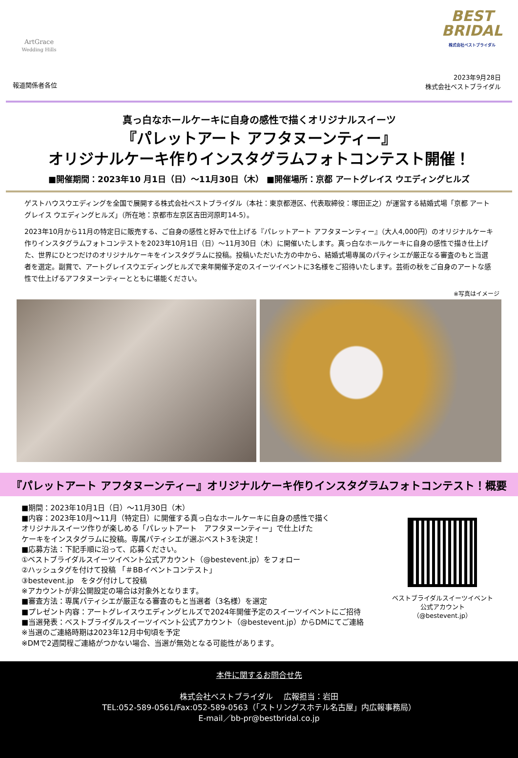ArtGrace
Wedding Hills
BEST
BRIDAL
株式会社ベストブライダル
報道関係者各位
2023年9月28日
株式会社ベストブライダル
真っ白なホールケーキに自身の感性で描くオリジナルスイーツ
『パレットアート アフタヌーンティー』
オリジナルケーキ作りインスタグラムフォトコンテスト開催！
■開催期間：2023年10 月1日（日）～11月30日（木） ■開催場所：京都 アートグレイス ウエディングヒルズ
ゲストハウスウエディングを全国で展開する株式会社ベストブライダル（本社：東京都港区、代表取締役：塚田正之）が運営する結婚式場「京都 アートグレイス ウエディングヒルズ」（所在地：京都市左京区吉田河原町14-5）。
2023年10月から11月の特定日に販売する、ご自身の感性と好みで仕上げる『パレットアート アフタヌーンティー』（大人4,000円）のオリジナルケーキ作りインスタグラムフォトコンテストを2023年10月1日（日）～11月30日（木）に開催いたします。真っ白なホールケーキに自身の感性で描き仕上げた、世界にひとつだけのオリジナルケーキをインスタグラムに投稿。投稿いただいた方の中から、結婚式場専属のパティシエが厳正なる審査のもと当選者を選定。副賞で、アートグレイスウエディングヒルズで来年開催予定のスイーツイベントに3名様をご招待いたします。芸術の秋をご自身のアートな感性で仕上げるアフタヌーンティーとともに堪能ください。
※写真はイメージ
『パレットアート アフタヌーンティー』オリジナルケーキ作りインスタグラムフォトコンテスト！概要
■期間：2023年10月1日（日）～11月30日（木）
■内容：2023年10月～11月（特定日）に開催する真っ白なホールケーキに自身の感性で描く
オリジナルスイーツ作りが楽しめる「パレットアート　アフタヌーンティー」で仕上げた
ケーキをインスタグラムに投稿。専属パティシエが選ぶベスト3を決定！
■応募方法：下記手順に沿って、応募ください。
①ベストブライダルスイーツイベント公式アカウント（@bestevent.jp）をフォロー
②ハッシュタグを付けて投稿 「＃BBイベントコンテスト」
③bestevent.jp　をタグ付けして投稿
※アカウントが非公開設定の場合は対象外となります。
■審査方法：専属パティシエが厳正なる審査のもと当選者（3名様）を選定
■プレゼント内容：アートグレイスウエディングヒルズで2024年開催予定のスイーツイベントにご招待
■当選発表：ベストブライダルスイーツイベント公式アカウント（@bestevent.jp）からDMにてご連絡
※当選のご連絡時期は2023年12月中旬頃を予定
※DMで2週間程ご連絡がつかない場合、当選が無効となる可能性があります。
ベストブライダルスイーツイベント
公式アカウント
（@bestevent.jp）
本件に関するお問合せ先
株式会社ベストブライダル　 広報担当：岩田
TEL:052-589-0561/Fax:052-589-0563（「ストリングスホテル名古屋」内広報事務局）
E-mail／bb-pr@bestbridal.co.jp